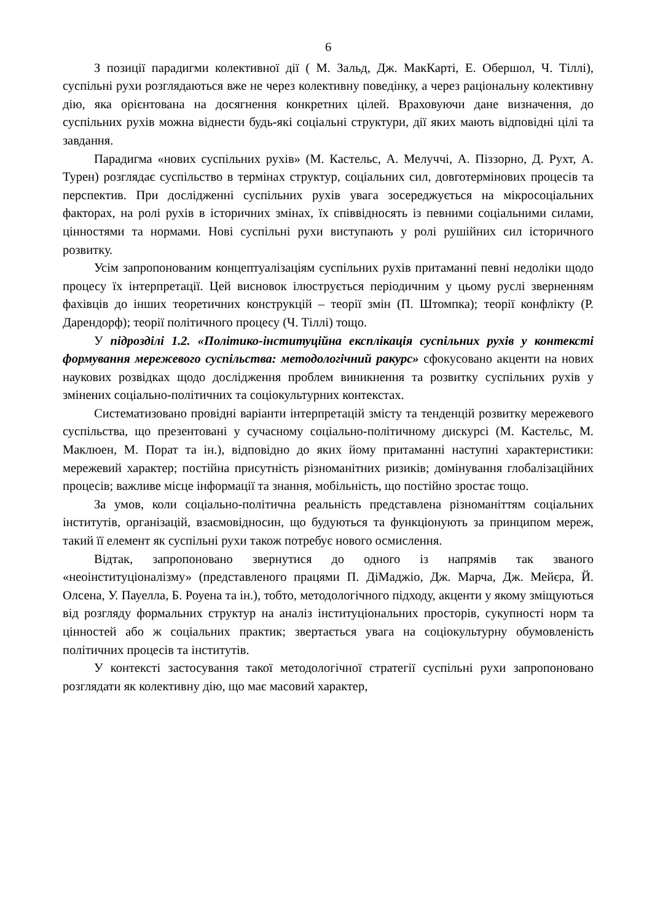6
З позиції парадигми колективної дії ( М. Зальд, Дж. МакКарті, Е. Обершол, Ч. Тіллі), суспільні рухи розглядаються вже не через колективну поведінку, а через раціональну колективну дію, яка орієнтована на досягнення конкретних цілей. Враховуючи дане визначення, до суспільних рухів можна віднести будь-які соціальні структури, дії яких мають відповідні цілі та завдання.
Парадигма «нових суспільних рухів» (М. Кастельс, А. Мелуччі, А. Піззорно, Д. Рухт, А. Турен) розглядає суспільство в термінах структур, соціальних сил, довготермінових процесів та перспектив. При дослідженні суспільних рухів увага зосереджується на мікросоціальних факторах, на ролі рухів в історичних змінах, їх співвідносять із певними соціальними силами, цінностями та нормами. Нові суспільні рухи виступають у ролі рушійних сил історичного розвитку.
Усім запропонованим концептуалізаціям суспільних рухів притаманні певні недоліки щодо процесу їх інтерпретації. Цей висновок ілюструється періодичним у цьому руслі зверненням фахівців до інших теоретичних конструкцій – теорії змін (П. Штомпка); теорії конфлікту (Р. Дарендорф); теорії політичного процесу (Ч. Тіллі) тощо.
У підрозділі 1.2. «Політико-інституційна експлікація суспільних рухів у контексті формування мережевого суспільства: методологічний ракурс» сфокусовано акценти на нових наукових розвідках щодо дослідження проблем виникнення та розвитку суспільних рухів у змінених соціально-політичних та соціокультурних контекстах.
Систематизовано провідні варіанти інтерпретацій змісту та тенденцій розвитку мережевого суспільства, що презентовані у сучасному соціально-політичному дискурсі (М. Кастельс, М. Маклюен, М. Порат та ін.), відповідно до яких йому притаманні наступні характеристики: мережевий характер; постійна присутність різноманітних ризиків; домінування глобалізаційних процесів; важливе місце інформації та знання, мобільність, що постійно зростає тощо.
За умов, коли соціально-політична реальність представлена різноманіттям соціальних інститутів, організацій, взаємовідносин, що будуються та функціонують за принципом мереж, такий її елемент як суспільні рухи також потребує нового осмислення.
Відтак, запропоновано звернутися до одного із напрямів так званого «неоінституціоналізму» (представленого працями П. ДіМаджіо, Дж. Марча, Дж. Мейєра, Й. Олсена, У. Пауелла, Б. Роуена та ін.), тобто, методологічного підходу, акценти у якому зміщуються від розгляду формальних структур на аналіз інституціональних просторів, сукупності норм та цінностей або ж соціальних практик; звертається увага на соціокультурну обумовленість політичних процесів та інститутів.
У контексті застосування такої методологічної стратегії суспільні рухи запропоновано розглядати як колективну дію, що має масовий характер,